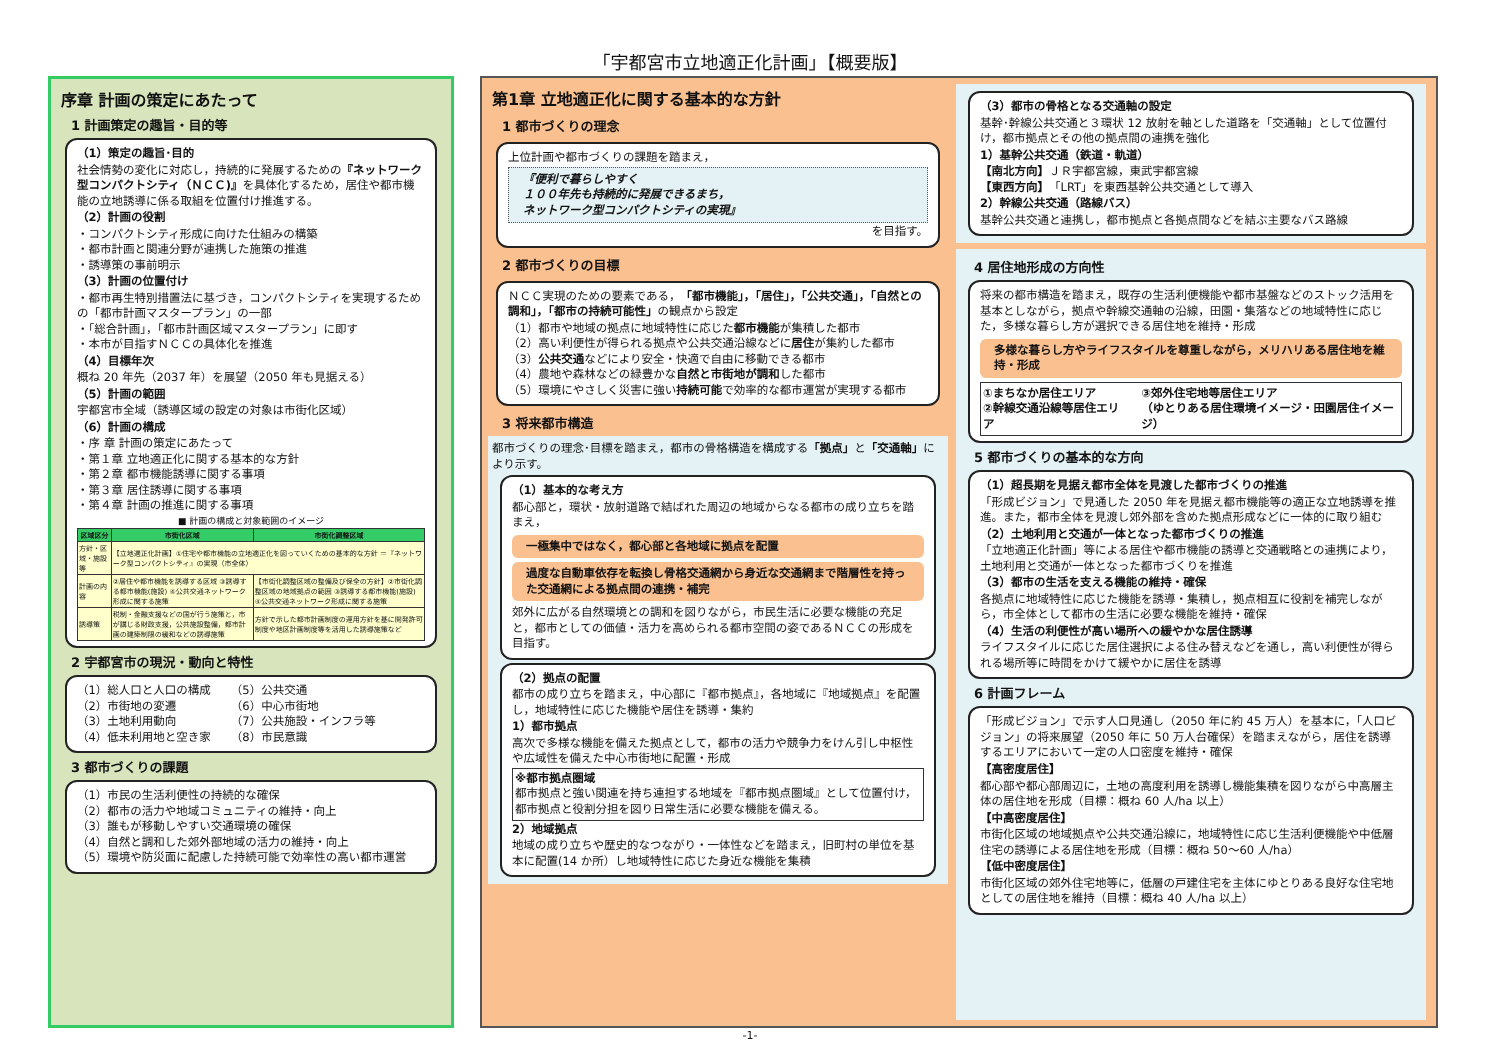「宇都宮市立地適正化計画」【概要版】
序章 計画の策定にあたって
1 計画策定の趣旨・目的等
（1）策定の趣旨･目的
社会情勢の変化に対応し，持続的に発展するための『ネットワーク型コンパクトシティ（ＮＣＣ)』を具体化するため，居住や都市機能の立地誘導に係る取組を位置付け推進する。
（2）計画の役割
・コンパクトシティ形成に向けた仕組みの構築
・都市計画と関連分野が連携した施策の推進
・誘導策の事前明示
（3）計画の位置付け
・都市再生特別措置法に基づき，コンパクトシティを実現するための「都市計画マスタープラン」の一部
・「総合計画」，「都市計画区域マスタープラン」に即す
・本市が目指すＮＣＣの具体化を推進
（4）目標年次
概ね 20 年先（2037 年）を展望（2050 年も見据える）
（5）計画の範囲
宇都宮市全域（誘導区域の設定の対象は市街化区域）
（6）計画の構成
・序 章 計画の策定にあたって
・第１章 立地適正化に関する基本的な方針
・第２章 都市機能誘導に関する事項
・第３章 居住誘導に関する事項
・第４章 計画の推進に関する事項
■ 計画の構成と対象範囲のイメージ
| 区域区分 | 市街化区域 | 市街化調整区域 |
| --- | --- | --- |
| 方針・区域・施設等 | 【立地適正化計画】①住宅や都市機能の立地適正化を図っていくための基本的な方針 ＝『ネットワーク型コンパクトシティ』の実現（市全体） | |
| 計画の内容 | ②居住や都市機能を誘導する区域 ③誘導する都市機能(施設) ④公共交通ネットワーク形成に関する施策 | 【市街化調整区域の整備及び保全の方針】②市街化調整区域の地域拠点の範囲 ③誘導する都市機能(施設) ④公共交通ネットワーク形成に関する施策 |
| 誘導策 | 税制・金融支援などの国が行う施策と，市が講じる財政支援，公共施設整備，都市計画の建築制限の緩和などの誘導施策 | 方針で示した都市計画制度の運用方針を基に開発許可制度や地区計画制度等を活用した誘導施策など |
2 宇都宮市の現況・動向と特性
（1）総人口と人口の構成
（2）市街地の変遷
（3）土地利用動向
（4）低未利用地と空き家
（5）公共交通
（6）中心市街地
（7）公共施設・インフラ等
（8）市民意識
3 都市づくりの課題
（1）市民の生活利便性の持続的な確保
（2）都市の活力や地域コミュニティの維持・向上
（3）誰もが移動しやすい交通環境の確保
（4）自然と調和した郊外部地域の活力の維持・向上
（5）環境や防災面に配慮した持続可能で効率性の高い都市運営
第1章 立地適正化に関する基本的な方針
1 都市づくりの理念
上位計画や都市づくりの課題を踏まえ，
『便利で暮らしやすく
１００年先も持続的に発展できるまち，
ネットワーク型コンパクトシティの実現』
を目指す。
2 都市づくりの目標
ＮＣＣ実現のための要素である，「都市機能」，「居住」，「公共交通」，「自然との調和」，「都市の持続可能性」の観点から設定
（1）都市や地域の拠点に地域特性に応じた都市機能が集積した都市
（2）高い利便性が得られる拠点や公共交通沿線などに居住が集約した都市
（3）公共交通などにより安全・快適で自由に移動できる都市
（4）農地や森林などの緑豊かな自然と市街地が調和した都市
（5）環境にやさしく災害に強い持続可能で効率的な都市運営が実現する都市
3 将来都市構造
都市づくりの理念･目標を踏まえ，都市の骨格構造を構成する「拠点」と「交通軸」により示す。
（1）基本的な考え方
都心部と，環状・放射道路で結ばれた周辺の地域からなる都市の成り立ちを踏まえ，
一極集中ではなく，都心部と各地域に拠点を配置
過度な自動車依存を転換し骨格交通網から身近な交通網まで階層性を持った交通網による拠点間の連携・補完
郊外に広がる自然環境との調和を図りながら，市民生活に必要な機能の充足と，都市としての価値・活力を高められる都市空間の姿であるＮＣＣの形成を目指す。
（2）拠点の配置
都市の成り立ちを踏まえ，中心部に『都市拠点』，各地域に『地域拠点』を配置し，地域特性に応じた機能や居住を誘導・集約
1）都市拠点
高次で多様な機能を備えた拠点として，都市の活力や競争力をけん引し中枢性や広域性を備えた中心市街地に配置・形成
※都市拠点圏域
都市拠点と強い関連を持ち連担する地域を『都市拠点圏域』として位置付け，都市拠点と役割分担を図り日常生活に必要な機能を備える。
2）地域拠点
地域の成り立ちや歴史的なつながり・一体性などを踏まえ，旧町村の単位を基本に配置(14 か所）し地域特性に応じた身近な機能を集積
（3）都市の骨格となる交通軸の設定
基幹･幹線公共交通と３環状 12 放射を軸とした道路を「交通軸」として位置付け，都市拠点とその他の拠点間の連携を強化
1）基幹公共交通（鉄道・軌道）
【南北方向】ＪＲ宇都宮線，東武宇都宮線
【東西方向】「LRT」を東西基幹公共交通として導入
2）幹線公共交通（路線バス）
基幹公共交通と連携し，都市拠点と各拠点間などを結ぶ主要なバス路線
4 居住地形成の方向性
将来の都市構造を踏まえ，既存の生活利便機能や都市基盤などのストック活用を基本としながら，拠点や幹線交通軸の沿線，田園・集落などの地域特性に応じた，多様な暮らし方が選択できる居住地を維持・形成
多様な暮らし方やライフスタイルを尊重しながら，メリハリある居住地を維持・形成
①まちなか居住エリア
②幹線交通沿線等居住エリア
③郊外住宅地等居住エリア
（ゆとりある居住環境イメージ・田園居住イメージ）
5 都市づくりの基本的な方向
（1）超長期を見据え都市全体を見渡した都市づくりの推進
「形成ビジョン」で見通した 2050 年を見据え都市機能等の適正な立地誘導を推進。また，都市全体を見渡し郊外部を含めた拠点形成などに一体的に取り組む
（2）土地利用と交通が一体となった都市づくりの推進
「立地適正化計画」等による居住や都市機能の誘導と交通戦略との連携により，土地利用と交通が一体となった都市づくりを推進
（3）都市の生活を支える機能の維持・確保
各拠点に地域特性に応じた機能を誘導・集積し，拠点相互に役割を補完しながら，市全体として都市の生活に必要な機能を維持・確保
（4）生活の利便性が高い場所への緩やかな居住誘導
ライフスタイルに応じた居住選択による住み替えなどを通し，高い利便性が得られる場所等に時間をかけて緩やかに居住を誘導
6 計画フレーム
「形成ビジョン」で示す人口見通し（2050 年に約 45 万人）を基本に，「人口ビジョン」の将来展望（2050 年に 50 万人台確保）を踏まえながら，居住を誘導するエリアにおいて一定の人口密度を維持・確保
【高密度居住】
都心部や都心部周辺に，土地の高度利用を誘導し機能集積を図りながら中高層主体の居住地を形成（目標：概ね 60 人/ha 以上）
【中高密度居住】
市街化区域の地域拠点や公共交通沿線に，地域特性に応じ生活利便機能や中低層住宅の誘導による居住地を形成（目標：概ね 50～60 人/ha）
【低中密度居住】
市街化区域の郊外住宅地等に，低層の戸建住宅を主体にゆとりある良好な住宅地としての居住地を維持（目標：概ね 40 人/ha 以上）
-1-